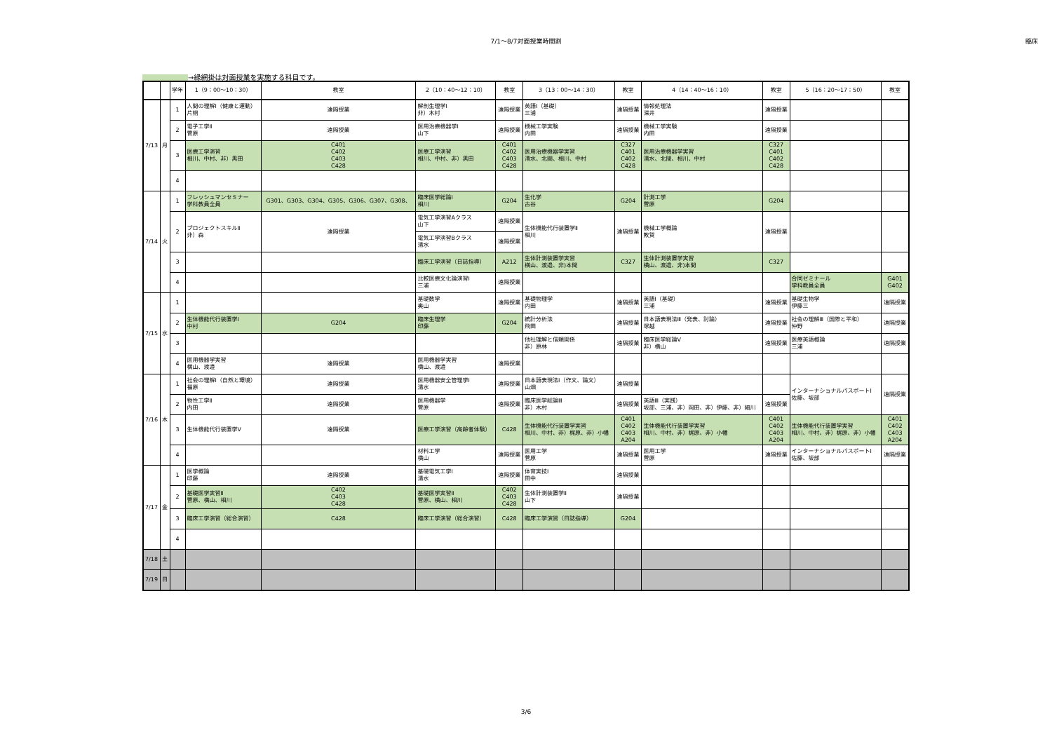7/1～8/7対面授業時間割 臨床
→緑網掛は対面授業を実施する科目です。
| | | 学年 | 1（9：00～10：30） | 教室 | 2（10：40～12：10） | 教室 | 3（13：00～14：30） | 教室 | 4（14：40～16：10） | 教室 | 5（16：20～17：50） | 教室 |
| --- | --- | --- | --- | --- | --- | --- | --- | --- | --- | --- | --- | --- |
| 7/13 | 月 | 1 | 人間の理解Ⅰ（健康と運動） 片桐 | 遠隔授業 | 解剖生理学Ⅰ 非）木村 | 遠隔授業 | 英語Ⅰ（基礎） 三浦 | 遠隔授業 | 情報処理法 深井 | 遠隔授業 | | |
| | | 2 | 電子工学Ⅱ 菅原 | 遠隔授業 | 医用治療機器学Ⅰ 山下 | 遠隔授業 | 機械工学実験 内田 | 遠隔授業 | 機械工学実験 内田 | 遠隔授業 | | |
| | | 3 | 医療工学演習 相川、中村、非）黒田 | C401 C402 C403 C428 | 医療工学演習 相川、中村、非）黒田 | C401 C402 C403 C428 | 医用治療機器学実習 清水、北間、相川、中村 | C327 C401 C402 C428 | 医用治療機器学実習 清水、北間、相川、中村 | C327 C401 C402 C428 | | |
| | | 4 | | | | | | | | | | |
| 7/14 | 火 | 1 | フレッシュマンセミナー 学科教員全員 | G301、G303、G304、G305、G306、G307、G308、 | 臨床医学総論Ⅰ 相川 | G204 | 生化学 古谷 | G204 | 計測工学 菅原 | G204 | | |
| | | 2 | プロジェクトスキルⅡ 非）森 | 遠隔授業 | 電気工学演習Aクラス 山下 | 遠隔授業 | 生体機能代行装置学Ⅱ 相川 | 遠隔授業 | 機械工学概論 敦賀 | 遠隔授業 | | |
| | | | | | 電気工学演習Bクラス 清水 | 遠隔授業 | | | | | | |
| | | 3 | | | 臨床工学演習（日誌指導） | A212 | 生体計測装置学実習 横山、渡邉、非)本間 | C327 | 生体計測装置学実習 横山、渡邉、非)本間 | C327 | | |
| | | 4 | | | 比較医療文化論演習Ⅰ 三浦 | 遠隔授業 | | | | | 合同ゼミナール 学科教員全員 | G401 G402 |
| 7/15 | 水 | 1 | | | 基礎数学 奥山 | 遠隔授業 | 基礎物理学 内田 | 遠隔授業 | 英語Ⅰ（基礎） 三浦 | 遠隔授業 | 基礎生物学 伊藤三 | 遠隔授業 |
| | | 2 | 生体機能代行装置学Ⅰ 中村 | G204 | 臨床生理学 印藤 | G204 | 統計分析法 飛田 | 遠隔授業 | 日本語表現法Ⅲ（発表、討論） 塚越 | 遠隔授業 | 社会の理解Ⅲ（国際と平和） 仲野 | 遠隔授業 |
| | | 3 | | | | | 他社理解と信頼関係 非）原林 | 遠隔授業 | 臨床医学総論Ⅴ 非）横山 | 遠隔授業 | 医療英語概論 三浦 | 遠隔授業 |
| | | 4 | 医用機器学実習 横山、渡邉 | 遠隔授業 | 医用機器学実習 横山、渡邉 | 遠隔授業 | | | | | | |
| 7/16 | 木 | 1 | 社会の理解Ⅰ（自然と環境） 福原 | 遠隔授業 | 医用機器安全管理学Ⅰ 清水 | 遠隔授業 | 日本語表現法Ⅰ（作文、論文） 山畑 | 遠隔授業 | | | インターナショナルパスポートⅠ 佐藤、坂部 | 遠隔授業 |
| | | 2 | 物性工学Ⅱ 内田 | 遠隔授業 | 医用機器学 菅原 | 遠隔授業 | 臨床医学総論Ⅲ 非）木村 | 遠隔授業 | 英語Ⅲ（実践） 坂部、三浦、非）岡田、非）伊藤、非）細川 | 遠隔授業 | | |
| | | 3 | 生体機能代行装置学Ⅴ | 遠隔授業 | 医療工学演習（高齢者体験） | C428 | 生体機能代行装置学実習 相川、中村、非）梶原、非）小幡 | C401 C402 C403 A204 | 生体機能代行装置学実習 相川、中村、非）梶原、非）小幡 | C401 C402 C403 A204 | 生体機能代行装置学実習 相川、中村、非）梶原、非）小幡 | C401 C402 C403 A204 |
| | | 4 | | | 材料工学 横山 | 遠隔授業 | 医用工学 菅原 | 遠隔授業 | 医用工学 菅原 | 遠隔授業 | インターナショナルパスポートⅠ 佐藤、坂部 | 遠隔授業 |
| 7/17 | 金 | 1 | 医学概論 印藤 | 遠隔授業 | 基礎電気工学Ⅰ 清水 | 遠隔授業 | 体育実技Ⅰ 田中 | 遠隔授業 | | | | |
| | | 2 | 基礎医学実習Ⅱ 菅原、横山、相川 | C402 C403 C428 | 基礎医学実習Ⅱ 菅原、横山、相川 | C402 C403 C428 | 生体計測装置学Ⅱ 山下 | 遠隔授業 | | | | |
| | | 3 | 臨床工学演習（総合演習） | C428 | 臨床工学演習（総合演習） | C428 | 臨床工学演習（日誌指導） | G204 | | | | |
| | | 4 | | | | | | | | | | |
| 7/18 | 土 | | | | | | | | | | | |
| 7/19 | 日 | | | | | | | | | | | |
3/6